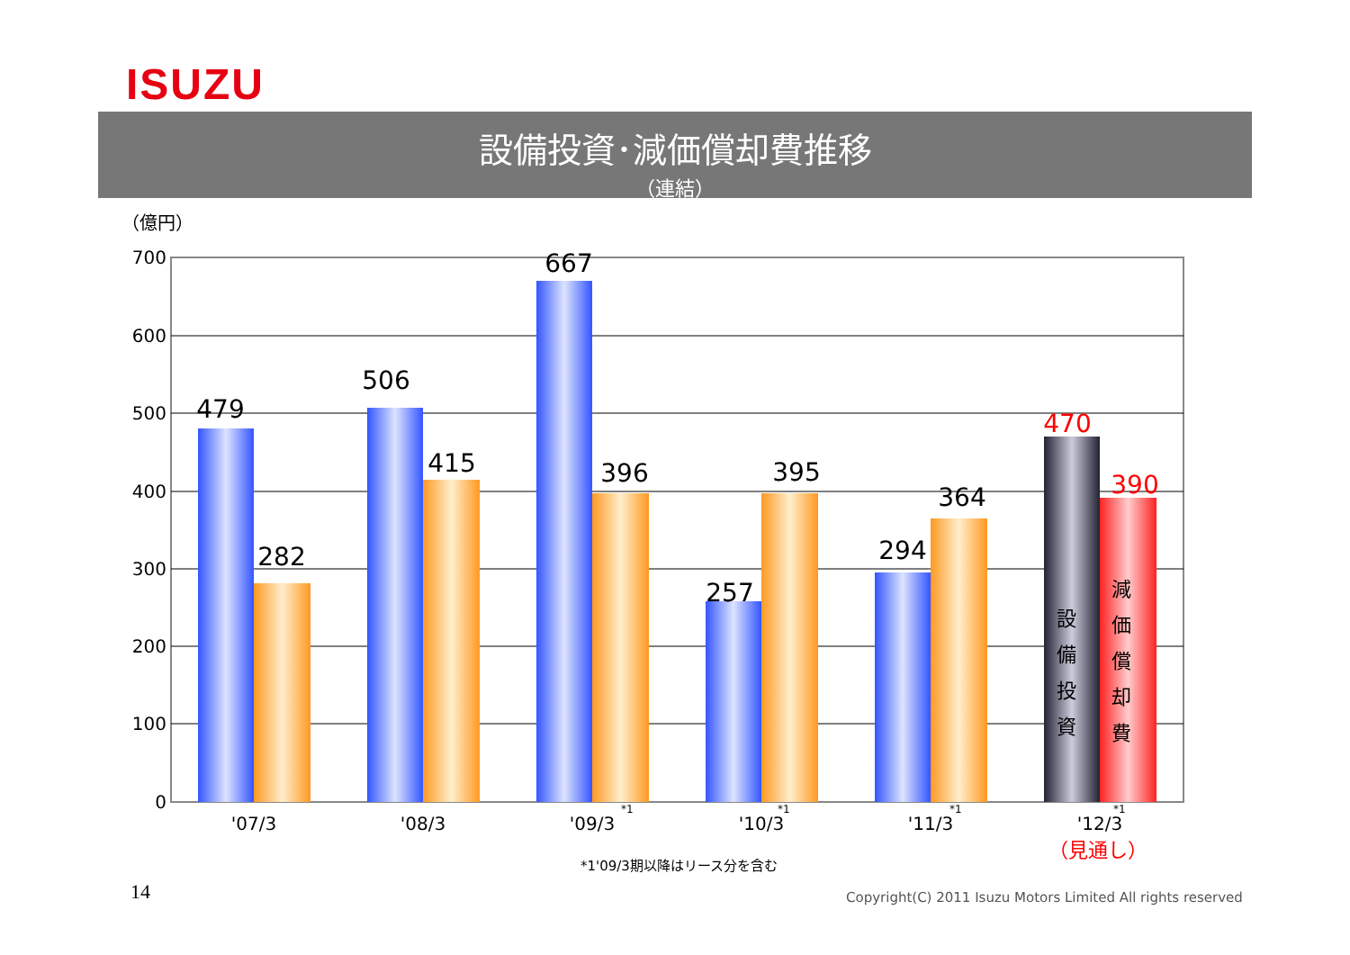ISUZU
設備投資･減価償却費推移
（連結）
（億円）
700
600
500
400
300
200
100
0
479
282
506
415
667
396
257
395
294
364
470
390
'07/3
'08/3
'09/3
'10/3
'11/3
'12/3
*1
*1
*1
*1
（見通し）
設
備
投
資
減
価
償
却
費
*1'09/3期以降はリース分を含む
14
Copyright(C) 2011 Isuzu Motors Limited All rights reserved